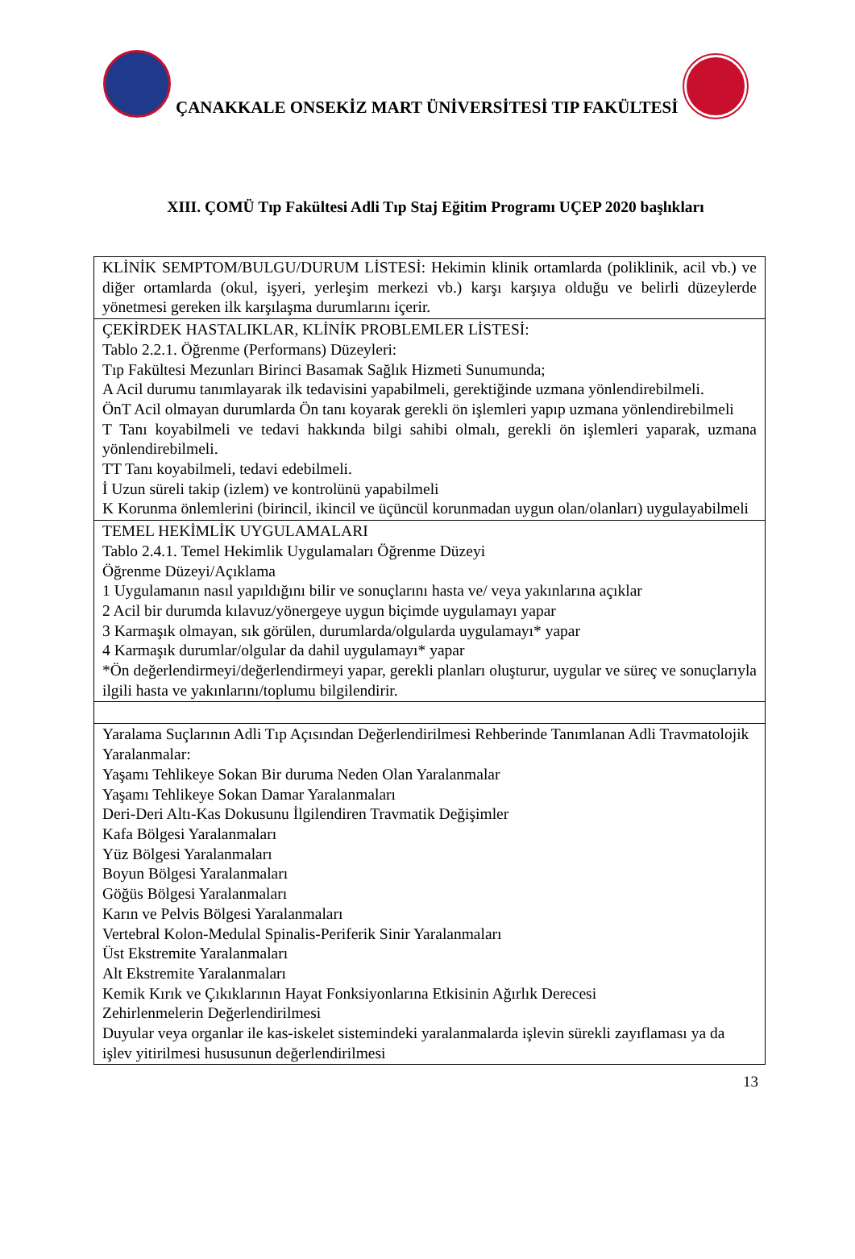ÇANAKKALE ONSEKİZ MART ÜNİVERSİTESİ TIP FAKÜLTESİ
XIII. ÇOMÜ Tıp Fakültesi Adli Tıp Staj Eğitim Programı UÇEP 2020 başlıkları
| KLİNİK SEMPTOM/BULGU/DURUM LİSTESİ: Hekimin klinik ortamlarda (poliklinik, acil vb.) ve diğer ortamlarda (okul, işyeri, yerleşim merkezi vb.) karşı karşıya olduğu ve belirli düzeylerde yönetmesi gereken ilk karşılaşma durumlarını içerir. |
| ÇEKİRDEK HASTALIKLAR, KLİNİK PROBLEMLER LİSTESİ: Tablo 2.2.1. Öğrenme (Performans) Düzeyleri: Tıp Fakültesi Mezunları Birinci Basamak Sağlık Hizmeti Sunumunda; A Acil durumu tanımlayarak ilk tedavisini yapabilmeli, gerektiğinde uzmana yönlendirebilmeli. ÖnT Acil olmayan durumlarda Ön tanı koyarak gerekli ön işlemleri yapıp uzmana yönlendirebilmeli T Tanı koyabilmeli ve tedavi hakkında bilgi sahibi olmalı, gerekli ön işlemleri yaparak, uzmana yönlendirebilmeli. TT Tanı koyabilmeli, tedavi edebilmeli. İ Uzun süreli takip (izlem) ve kontrolünü yapabilmeli K Korunma önlemlerini (birincil, ikincil ve üçüncül korunmadan uygun olan/olanları) uygulayabilmeli |
| TEMEL HEKİMLİK UYGULAMALARI Tablo 2.4.1. Temel Hekimlik Uygulamaları Öğrenme Düzeyi Öğrenme Düzeyi/Açıklama 1 Uygulamanın nasıl yapıldığını bilir ve sonuçlarını hasta ve/ veya yakınlarına açıklar 2 Acil bir durumda kılavuz/yönergeye uygun biçimde uygulamayı yapar 3 Karmaşık olmayan, sık görülen, durumlarda/olgularda uygulamayı* yapar 4 Karmaşık durumlar/olgular da dahil uygulamayı* yapar *Ön değerlendirmeyi/değerlendirmeyi yapar, gerekli planları oluşturur, uygular ve süreç ve sonuçlarıyla ilgili hasta ve yakınlarını/toplumu bilgilendirir. |
| Yaralama Suçlarının Adli Tıp Açısından Değerlendirilmesi Rehberinde Tanımlanan Adli Travmatolojik Yaralanmalar: Yaşamı Tehlikeye Sokan Bir duruma Neden Olan Yaralanmalar Yaşamı Tehlikeye Sokan Damar Yaralanmaları Deri-Deri Altı-Kas Dokusunu İlgilendiren Travmatik Değişimler Kafa Bölgesi Yaralanmaları Yüz Bölgesi Yaralanmaları Boyun Bölgesi Yaralanmaları Göğüs Bölgesi Yaralanmaları Karın ve Pelvis Bölgesi Yaralanmaları Vertebral Kolon-Medulal Spinalis-Periferik Sinir Yaralanmaları Üst Ekstremite Yaralanmaları Alt Ekstremite Yaralanmaları Kemik Kırık ve Çıkıklarının Hayat Fonksiyonlarına Etkisinin Ağırlık Derecesi Zehirlenmelerin Değerlendirilmesi Duyular veya organlar ile kas-iskelet sistemindeki yaralanmalarda işlevin sürekli zayıflaması ya da işlev yitirilmesi hususunun değerlendirilmesi |
13